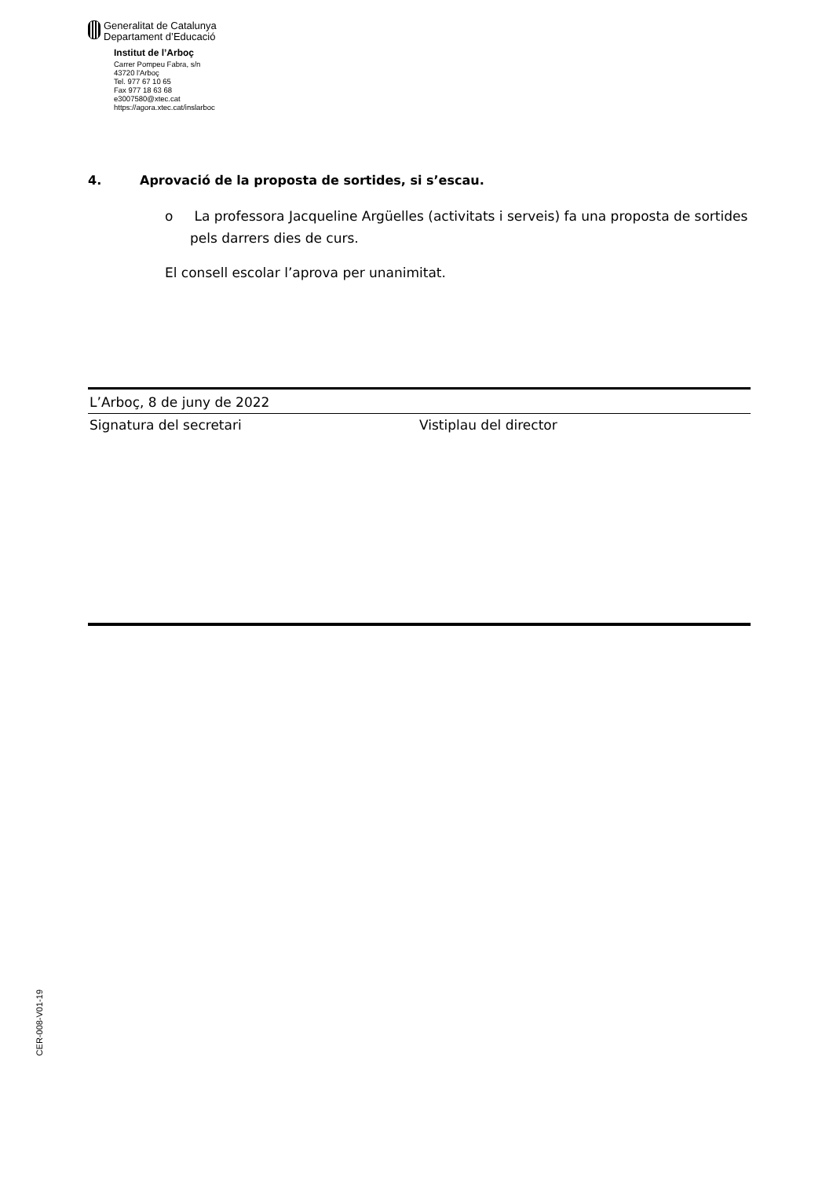Generalitat de Catalunya
Departament d’Educació
Institut de l’Arboç
Carrer Pompeu Fabra, s/n
43720 l'Arboç
Tel. 977 67 10 65
Fax 977 18 63 68
e3007580@xtec.cat
https://agora.xtec.cat/inslarboc
4. Aprovació de la proposta de sortides, si s’escau.
o La professora Jacqueline Argüelles (activitats i serveis) fa una proposta de sortides pels darrers dies de curs.
El consell escolar l’aprova per unanimitat.
L’Arboç, 8 de juny de 2022
Signatura del secretari Vistiplau del director
CER-008-V01-19